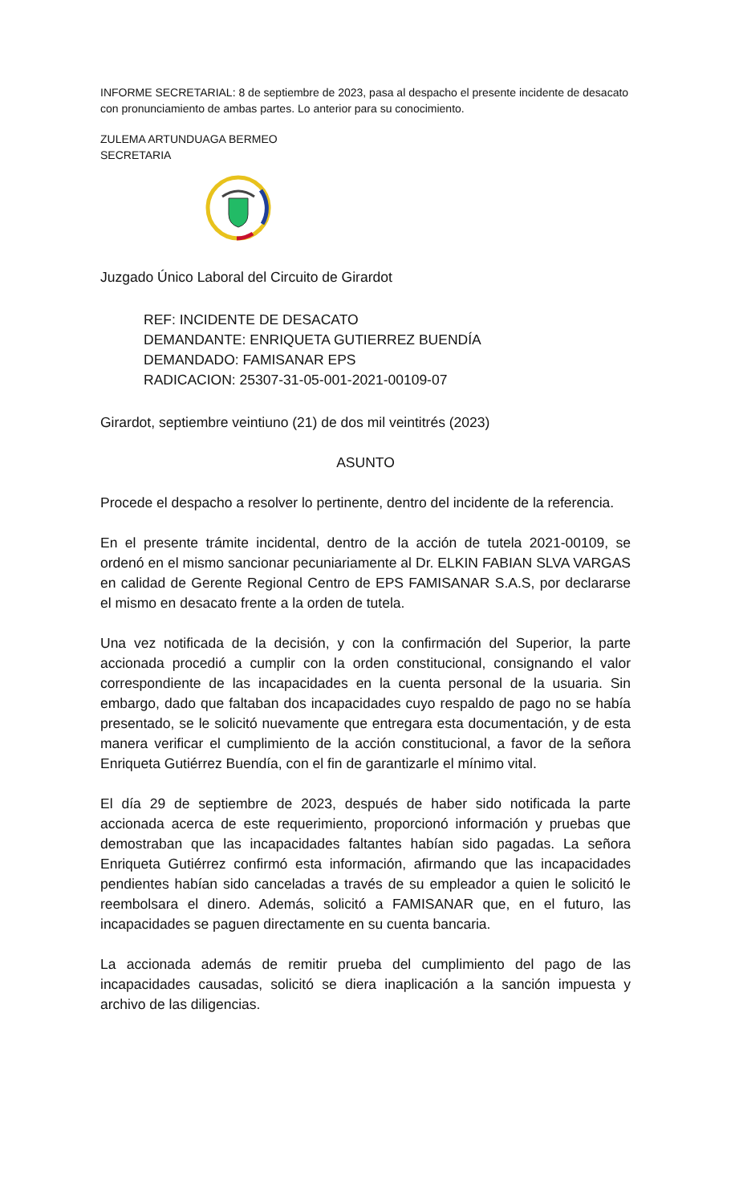INFORME SECRETARIAL: 8 de septiembre de 2023, pasa al despacho el presente incidente de desacato con pronunciamiento de ambas partes. Lo anterior para su conocimiento.
ZULEMA ARTUNDUAGA BERMEO
SECRETARIA
Juzgado Único Laboral del Circuito de Girardot
REF: INCIDENTE DE DESACATO
DEMANDANTE: ENRIQUETA GUTIERREZ BUENDÍA
DEMANDADO: FAMISANAR EPS
RADICACION: 25307-31-05-001-2021-00109-07
Girardot, septiembre veintiuno (21) de dos mil veintitrés (2023)
ASUNTO
Procede el despacho a resolver lo pertinente, dentro del incidente de la referencia.
En el presente trámite incidental, dentro de la acción de tutela 2021-00109, se ordenó en el mismo sancionar pecuniariamente al Dr. ELKIN FABIAN SLVA VARGAS en calidad de Gerente Regional Centro de EPS FAMISANAR S.A.S, por declararse el mismo en desacato frente a la orden de tutela.
Una vez notificada de la decisión, y con la confirmación del Superior, la parte accionada procedió a cumplir con la orden constitucional, consignando el valor correspondiente de las incapacidades en la cuenta personal de la usuaria. Sin embargo, dado que faltaban dos incapacidades cuyo respaldo de pago no se había presentado, se le solicitó nuevamente que entregara esta documentación, y de esta manera verificar el cumplimiento de la acción constitucional, a favor de la señora Enriqueta Gutiérrez Buendía, con el fin de garantizarle el mínimo vital.
El día 29 de septiembre de 2023, después de haber sido notificada la parte accionada acerca de este requerimiento, proporcionó información y pruebas que demostraban que las incapacidades faltantes habían sido pagadas. La señora Enriqueta Gutiérrez confirmó esta información, afirmando que las incapacidades pendientes habían sido canceladas a través de su empleador a quien le solicitó le reembolsara el dinero. Además, solicitó a FAMISANAR que, en el futuro, las incapacidades se paguen directamente en su cuenta bancaria.
La accionada además de remitir prueba del cumplimiento del pago de las incapacidades causadas, solicitó se diera inaplicación a la sanción impuesta y archivo de las diligencias.